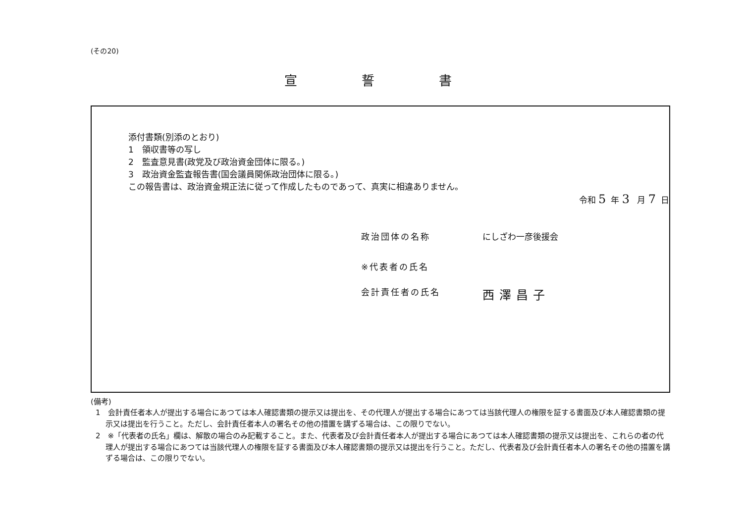(その20)
宣誓書
添付書類(別添のとおり)
1　領収書等の写し
2　監査意見書(政党及び政治資金団体に限る。)
3　政治資金監査報告書(国会議員関係政治団体に限る。)
この報告書は、政治資金規正法に従って作成したものであって、真実に相違ありません。
令和 5年 3 月 7日
政治団体の名称 にしざわ一彦後援会
※代表者の氏名
会計責任者の氏名 西澤昌子
(備考)
1　会計責任者本人が提出する場合にあつては本人確認書類の提示又は提出を、その代理人が提出する場合にあつては当該代理人の権限を証する書面及び本人確認書類の提示又は提出を行うこと。ただし、会計責任者本人の署名その他の措置を講ずる場合は、この限りでない。
2　※「代表者の氏名」欄は、解散の場合のみ記載すること。また、代表者及び会計責任者本人が提出する場合にあつては本人確認書類の提示又は提出を、これらの者の代理人が提出する場合にあつては当該代理人の権限を証する書面及び本人確認書類の提示又は提出を行うこと。ただし、代表者及び会計責任者本人の署名その他の措置を講ずる場合は、この限りでない。